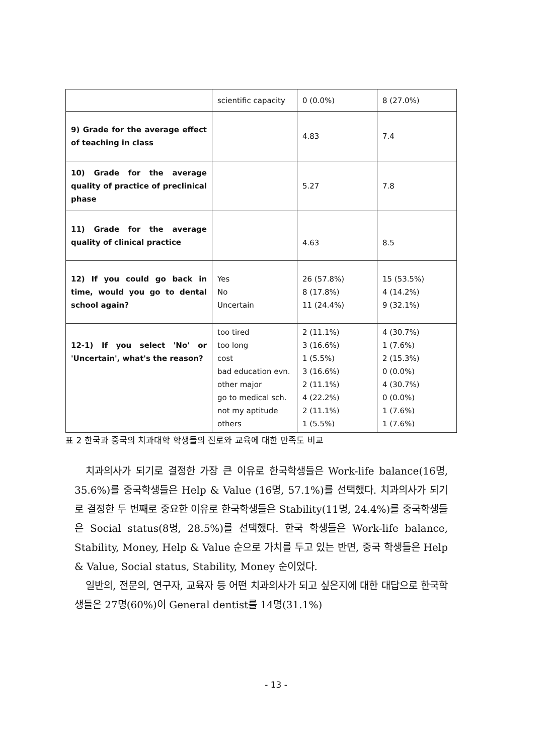| | scientific capacity | 0 (0.0%) | 8 (27.0%) |
| 9) Grade for the average effect of teaching in class | | 4.83 | 7.4 |
| 10) Grade for the average quality of practice of preclinical phase | | 5.27 | 7.8 |
| 11) Grade for the average quality of clinical practice | | 4.63 | 8.5 |
| 12) If you could go back in time, would you go to dental school again? | Yes No Uncertain | 26 (57.8%) 8 (17.8%) 11 (24.4%) | 15 (53.5%) 4 (14.2%) 9 (32.1%) |
| 12-1) If you select 'No' or 'Uncertain', what's the reason? | too tired too long cost bad education evn. other major go to medical sch. not my aptitude others | 2 (11.1%) 3 (16.6%) 1 (5.5%) 3 (16.6%) 2 (11.1%) 4 (22.2%) 2 (11.1%) 1 (5.5%) | 4 (30.7%) 1 (7.6%) 2 (15.3%) 0 (0.0%) 4 (30.7%) 0 (0.0%) 1 (7.6%) 1 (7.6%) |
표 2 한국과 중국의 치과대학 학생들의 진로와 교육에 대한 만족도 비교
치과의사가 되기로 결정한 가장 큰 이유로 한국학생들은 Work-life balance(16명, 35.6%)를 중국학생들은 Help & Value (16명, 57.1%)를 선택했다. 치과의사가 되기로 결정한 두 번째로 중요한 이유로 한국학생들은 Stability(11명, 24.4%)를 중국학생들은 Social status(8명, 28.5%)를 선택했다. 한국 학생들은 Work-life balance, Stability, Money, Help & Value 순으로 가치를 두고 있는 반면, 중국 학생들은 Help & Value, Social status, Stability, Money 순이었다.
일반의, 전문의, 연구자, 교육자 등 어떤 치과의사가 되고 싶은지에 대한 대답으로 한국학생들은 27명(60%)이 General dentist를 14명(31.1%)
- 13 -